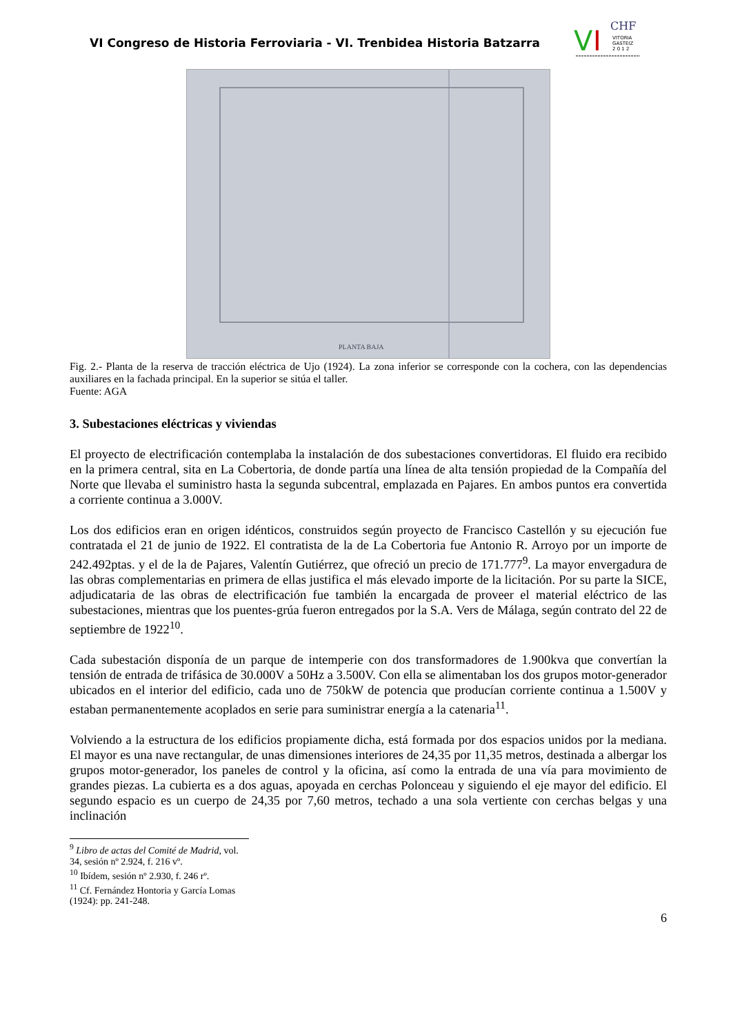VI Congreso de Historia Ferroviaria - VI. Trenbidea Historia Batzarra
V
I
CHF
VITORIA
GASTEIZ
2 0 1 2
PLANTA BAJA
Fig. 2.- Planta de la reserva de tracción eléctrica de Ujo (1924). La zona inferior se corresponde con la cochera, con las dependencias auxiliares en la fachada principal. En la superior se sitúa el taller.
Fuente: AGA
3. Subestaciones eléctricas y viviendas
El proyecto de electrificación contemplaba la instalación de dos subestaciones convertidoras. El fluido era recibido en la primera central, sita en La Cobertoria, de donde partía una línea de alta tensión propiedad de la Compañía del Norte que llevaba el suministro hasta la segunda subcentral, emplazada en Pajares. En ambos puntos era convertida a corriente continua a 3.000V.
Los dos edificios eran en origen idénticos, construidos según proyecto de Francisco Castellón y su ejecución fue contratada el 21 de junio de 1922. El contratista de la de La Cobertoria fue Antonio R. Arroyo por un importe de 242.492ptas. y el de la de Pajares, Valentín Gutiérrez, que ofreció un precio de 171.777<sup>9</sup>. La mayor envergadura de las obras complementarias en primera de ellas justifica el más elevado importe de la licitación. Por su parte la SICE, adjudicataria de las obras de electrificación fue también la encargada de proveer el material eléctrico de las subestaciones, mientras que los puentes-grúa fueron entregados por la S.A. Vers de Málaga, según contrato del 22 de septiembre de 1922<sup>10</sup>.
Cada subestación disponía de un parque de intemperie con dos transformadores de 1.900kva que convertían la tensión de entrada de trifásica de 30.000V a 50Hz a 3.500V. Con ella se alimentaban los dos grupos motor-generador ubicados en el interior del edificio, cada uno de 750kW de potencia que producían corriente continua a 1.500V y estaban permanentemente acoplados en serie para suministrar energía a la catenaria<sup>11</sup>.
Volviendo a la estructura de los edificios propiamente dicha, está formada por dos espacios unidos por la mediana. El mayor es una nave rectangular, de unas dimensiones interiores de 24,35 por 11,35 metros, destinada a albergar los grupos motor-generador, los paneles de control y la oficina, así como la entrada de una vía para movimiento de grandes piezas. La cubierta es a dos aguas, apoyada en cerchas Polonceau y siguiendo el eje mayor del edificio. El segundo espacio es un cuerpo de 24,35 por 7,60 metros, techado a una sola vertiente con cerchas belgas y una inclinación
<sup>9</sup> Libro de actas del Comité de Madrid, vol. 34, sesión nº 2.924, f. 216 vº.
<sup>10</sup> Ibídem, sesión nº 2.930, f. 246 rº.
<sup>11</sup> Cf. Fernández Hontoria y García Lomas (1924): pp. 241-248.
6